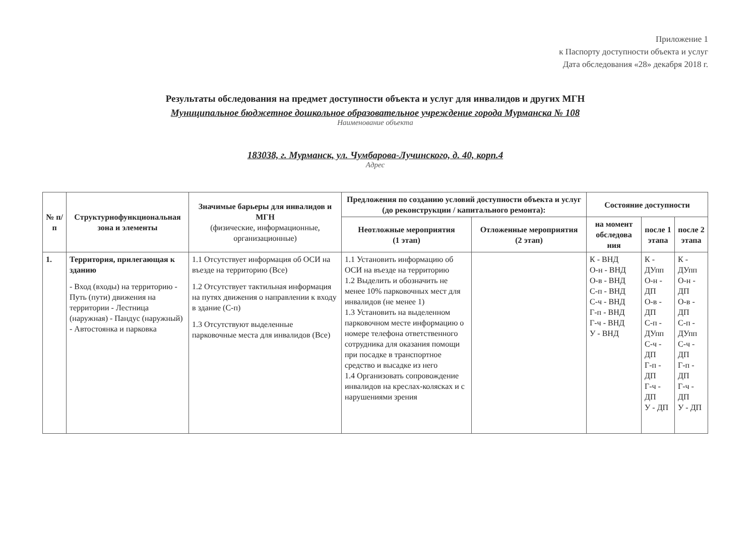Приложение 1
к Паспорту доступности объекта и услуг
Дата обследования «28» декабря 2018 г.
Результаты обследования на предмет доступности объекта и услуг для инвалидов и других МГН
Муниципальное бюджетное дошкольное образовательное учреждение города Мурманска № 108
Наименование объекта
183038, г. Мурманск, ул. Чумбарова-Лучинского, д. 40, корп.4
Адрес
| № п/п | Структурнофункциональная зона и элементы | Значимые барьеры для инвалидов и МГН (физические, информационные, организационные) | Предложения по созданию условий доступности объекта и услуг (до реконструкции / капитального ремонта): | | Состояние доступности | | |
| --- | --- | --- | --- | --- | --- | --- | --- |
| | | | Неотложные мероприятия (1 этап) | Отложенные мероприятия (2 этап) | на момент обследова ния | после 1 этапа | после 2 этапа |
| 1. | Территория, прилегающая к зданию - Вход (входы) на территорию - Путь (пути) движения на территории - Лестница (наружная) - Пандус (наружный) - Автостоянка и парковка | 1.1 Отсутствует информация об ОСИ на въезде на территорию (Все) 1.2 Отсутствует тактильная информация на путях движения о направлении к входу в здание (С-п) 1.3 Отсутствуют выделенные парковочные места для инвалидов (Все) | 1.1 Установить информацию об ОСИ на въезде на территорию 1.2 Выделить и обозначить не менее 10% парковочных мест для инвалидов (не менее 1) 1.3 Установить на выделенном парковочном месте информацию о номере телефона ответственного сотрудника для оказания помощи при посадке в транспортное средство и высадке из него 1.4 Организовать сопровождение инвалидов на креслах-колясках и с нарушениями зрения | | К - ВНД О-н - ВНД О-в - ВНД С-п - ВНД С-ч - ВНД Г-п - ВНД Г-ч - ВНД У - ВНД | К - ДУпп О-н - ДП О-в - ДП С-п - ДУпп С-ч - ДП Г-п - ДП Г-ч - ДП У - ДП | К - ДУпп О-н - ДП О-в - ДП С-п - ДУпп С-ч - ДП Г-п - ДП Г-ч - ДП У - ДП |